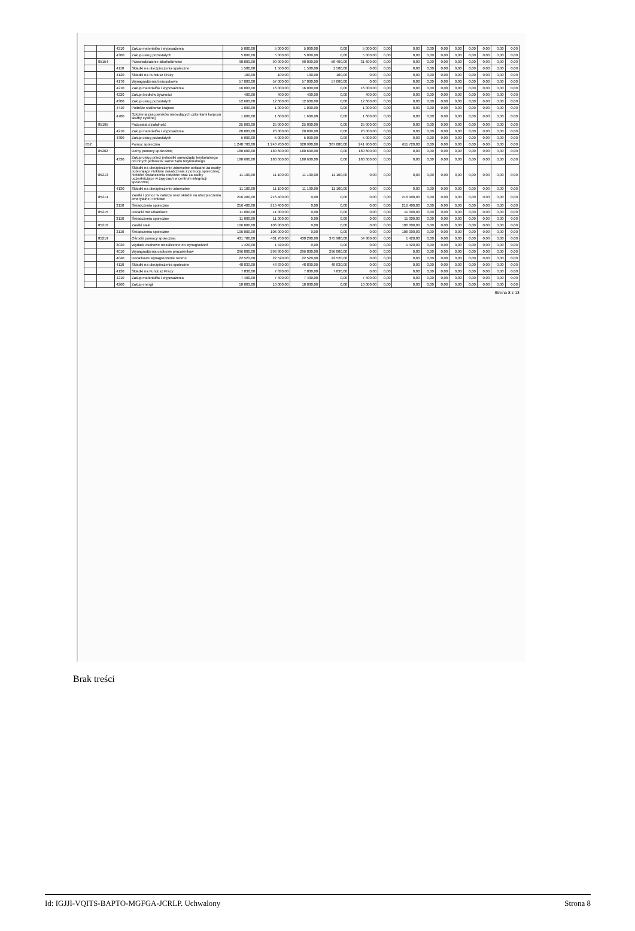| | | 4210 | Zakup materiałów i wyposażenia | 5 000,00 | 5 000,00 | 5 000,00 | 0,00 | 5 000,00 | 0,00 | 0,00 | 0,00 | 0,00 | 0,00 | 0,00 | 0,00 | 0,00 | 0,00 |
| | | 4300 | Zakup usług pozostałych | 5 000,00 | 5 000,00 | 5 000,00 | 0,00 | 5 000,00 | 0,00 | 0,00 | 0,00 | 0,00 | 0,00 | 0,00 | 0,00 | 0,00 | 0,00 |
| | 85154 | | Przeciwdziałanie alkoholizmowi | 90 000,00 | 90 000,00 | 90 000,00 | 58 400,00 | 31 600,00 | 0,00 | 0,00 | 0,00 | 0,00 | 0,00 | 0,00 | 0,00 | 0,00 | 0,00 |
| | | 4110 | Składki na ubezpieczenia społeczne | 1 500,00 | 1 500,00 | 1 500,00 | 1 500,00 | 0,00 | 0,00 | 0,00 | 0,00 | 0,00 | 0,00 | 0,00 | 0,00 | 0,00 | 0,00 |
| | | 4120 | Składki na Fundusz Pracy | 100,00 | 100,00 | 100,00 | 100,00 | 0,00 | 0,00 | 0,00 | 0,00 | 0,00 | 0,00 | 0,00 | 0,00 | 0,00 | 0,00 |
| | | 4170 | Wynagrodzenia bezosobowe | 57 000,00 | 57 000,00 | 57 000,00 | 57 000,00 | 0,00 | 0,00 | 0,00 | 0,00 | 0,00 | 0,00 | 0,00 | 0,00 | 0,00 | 0,00 |
| | | 4210 | Zakup materiałów i wyposażenia | 16 000,00 | 16 000,00 | 16 000,00 | 0,00 | 16 000,00 | 0,00 | 0,00 | 0,00 | 0,00 | 0,00 | 0,00 | 0,00 | 0,00 | 0,00 |
| | | 4220 | Zakup środków żywności | 400,00 | 400,00 | 400,00 | 0,00 | 400,00 | 0,00 | 0,00 | 0,00 | 0,00 | 0,00 | 0,00 | 0,00 | 0,00 | 0,00 |
| | | 4300 | Zakup usług pozostałych | 12 600,00 | 12 600,00 | 12 600,00 | 0,00 | 12 600,00 | 0,00 | 0,00 | 0,00 | 0,00 | 0,00 | 0,00 | 0,00 | 0,00 | 0,00 |
| | | 4410 | Podróże służbowe krajowe | 1 000,00 | 1 000,00 | 1 000,00 | 0,00 | 1 000,00 | 0,00 | 0,00 | 0,00 | 0,00 | 0,00 | 0,00 | 0,00 | 0,00 | 0,00 |
| | | 4700 | Szkolenia pracowników niebędących członkami korpusu służby cywilnej | 1 600,00 | 1 600,00 | 1 600,00 | 0,00 | 1 600,00 | 0,00 | 0,00 | 0,00 | 0,00 | 0,00 | 0,00 | 0,00 | 0,00 | 0,00 |
| | 85195 | | Pozostała działalność | 25 000,00 | 25 000,00 | 25 000,00 | 0,00 | 25 000,00 | 0,00 | 0,00 | 0,00 | 0,00 | 0,00 | 0,00 | 0,00 | 0,00 | 0,00 |
| | | 4210 | Zakup materiałów i wyposażenia | 20 000,00 | 20 000,00 | 20 000,00 | 0,00 | 20 000,00 | 0,00 | 0,00 | 0,00 | 0,00 | 0,00 | 0,00 | 0,00 | 0,00 | 0,00 |
| | | 4300 | Zakup usług pozostałych | 5 000,00 | 5 000,00 | 5 000,00 | 0,00 | 5 000,00 | 0,00 | 0,00 | 0,00 | 0,00 | 0,00 | 0,00 | 0,00 | 0,00 | 0,00 |
| 852 | | | Pomoc społeczna | 1 240 700,00 | 1 240 700,00 | 628 980,00 | 387 080,00 | 241 900,00 | 0,00 | 611 720,00 | 0,00 | 0,00 | 0,00 | 0,00 | 0,00 | 0,00 | 0,00 |
| | 85202 | | Domy pomocy społecznej | 180 600,00 | 180 600,00 | 180 600,00 | 0,00 | 180 600,00 | 0,00 | 0,00 | 0,00 | 0,00 | 0,00 | 0,00 | 0,00 | 0,00 | 0,00 |
| | | 4330 | Zakup usług przez jednostki samorządu terytorialnego od innych jednostek samorządu terytorialnego | 180 600,00 | 180 600,00 | 180 600,00 | 0,00 | 180 600,00 | 0,00 | 0,00 | 0,00 | 0,00 | 0,00 | 0,00 | 0,00 | 0,00 | 0,00 |
| | 85213 | | Składki na ubezpieczenie zdrowotne opłacane za osoby pobierające niektóre świadczenia z pomocy społecznej, niektóre świadczenia rodzinne oraz za osoby uczestniczące w zajęciach w centrum integracji społecznej | 11 100,00 | 11 100,00 | 11 100,00 | 11 100,00 | 0,00 | 0,00 | 0,00 | 0,00 | 0,00 | 0,00 | 0,00 | 0,00 | 0,00 | 0,00 |
| | | 4130 | Składki na ubezpieczenie zdrowotne | 11 100,00 | 11 100,00 | 11 100,00 | 11 100,00 | 0,00 | 0,00 | 0,00 | 0,00 | 0,00 | 0,00 | 0,00 | 0,00 | 0,00 | 0,00 |
| | 85214 | | Zasiłki i pomoc w naturze oraz składki na ubezpieczenia emerytalne i rentowe | 216 400,00 | 216 400,00 | 0,00 | 0,00 | 0,00 | 0,00 | 216 400,00 | 0,00 | 0,00 | 0,00 | 0,00 | 0,00 | 0,00 | 0,00 |
| | | 3110 | Świadczenia społeczne | 216 400,00 | 216 400,00 | 0,00 | 0,00 | 0,00 | 0,00 | 216 400,00 | 0,00 | 0,00 | 0,00 | 0,00 | 0,00 | 0,00 | 0,00 |
| | 85215 | | Dodatki mieszkaniowe | 11 000,00 | 11 000,00 | 0,00 | 0,00 | 0,00 | 0,00 | 11 000,00 | 0,00 | 0,00 | 0,00 | 0,00 | 0,00 | 0,00 | 0,00 |
| | | 3110 | Świadczenia społeczne | 11 000,00 | 11 000,00 | 0,00 | 0,00 | 0,00 | 0,00 | 11 000,00 | 0,00 | 0,00 | 0,00 | 0,00 | 0,00 | 0,00 | 0,00 |
| | 85216 | | Zasiłki stałe | 106 000,00 | 106 000,00 | 0,00 | 0,00 | 0,00 | 0,00 | 106 000,00 | 0,00 | 0,00 | 0,00 | 0,00 | 0,00 | 0,00 | 0,00 |
| | | 3110 | Świadczenia społeczne | 106 000,00 | 106 000,00 | 0,00 | 0,00 | 0,00 | 0,00 | 106 000,00 | 0,00 | 0,00 | 0,00 | 0,00 | 0,00 | 0,00 | 0,00 |
| | 85219 | | Ośrodki pomocy społecznej | 431 700,00 | 431 700,00 | 430 280,00 | 375 980,00 | 54 300,00 | 0,00 | 1 420,00 | 0,00 | 0,00 | 0,00 | 0,00 | 0,00 | 0,00 | 0,00 |
| | | 3020 | Wydatki osobowe niezaliczone do wynagrodzeń | 1 420,00 | 1 420,00 | 0,00 | 0,00 | 0,00 | 0,00 | 1 420,00 | 0,00 | 0,00 | 0,00 | 0,00 | 0,00 | 0,00 | 0,00 |
| | | 4010 | Wynagrodzenia osobowe pracowników | 296 800,00 | 296 800,00 | 296 800,00 | 296 800,00 | 0,00 | 0,00 | 0,00 | 0,00 | 0,00 | 0,00 | 0,00 | 0,00 | 0,00 | 0,00 |
| | | 4040 | Dodatkowe wynagrodzenie roczne | 22 520,00 | 22 520,00 | 22 520,00 | 22 520,00 | 0,00 | 0,00 | 0,00 | 0,00 | 0,00 | 0,00 | 0,00 | 0,00 | 0,00 | 0,00 |
| | | 4110 | Składki na ubezpieczenia społeczne | 48 830,00 | 48 830,00 | 48 830,00 | 48 830,00 | 0,00 | 0,00 | 0,00 | 0,00 | 0,00 | 0,00 | 0,00 | 0,00 | 0,00 | 0,00 |
| | | 4120 | Składki na Fundusz Pracy | 7 830,00 | 7 830,00 | 7 830,00 | 7 830,00 | 0,00 | 0,00 | 0,00 | 0,00 | 0,00 | 0,00 | 0,00 | 0,00 | 0,00 | 0,00 |
| | | 4210 | Zakup materiałów i wyposażenia | 7 400,00 | 7 400,00 | 7 400,00 | 0,00 | 7 400,00 | 0,00 | 0,00 | 0,00 | 0,00 | 0,00 | 0,00 | 0,00 | 0,00 | 0,00 |
| | | 4260 | Zakup energii | 10 000,00 | 10 000,00 | 10 000,00 | 0,00 | 10 000,00 | 0,00 | 0,00 | 0,00 | 0,00 | 0,00 | 0,00 | 0,00 | 0,00 | 0,00 |
Strona 8 z 13
Brak treści
Id: IGJJI-VQITS-BAPTO-MGFGA-JCRLP. Uchwalony Strona 8